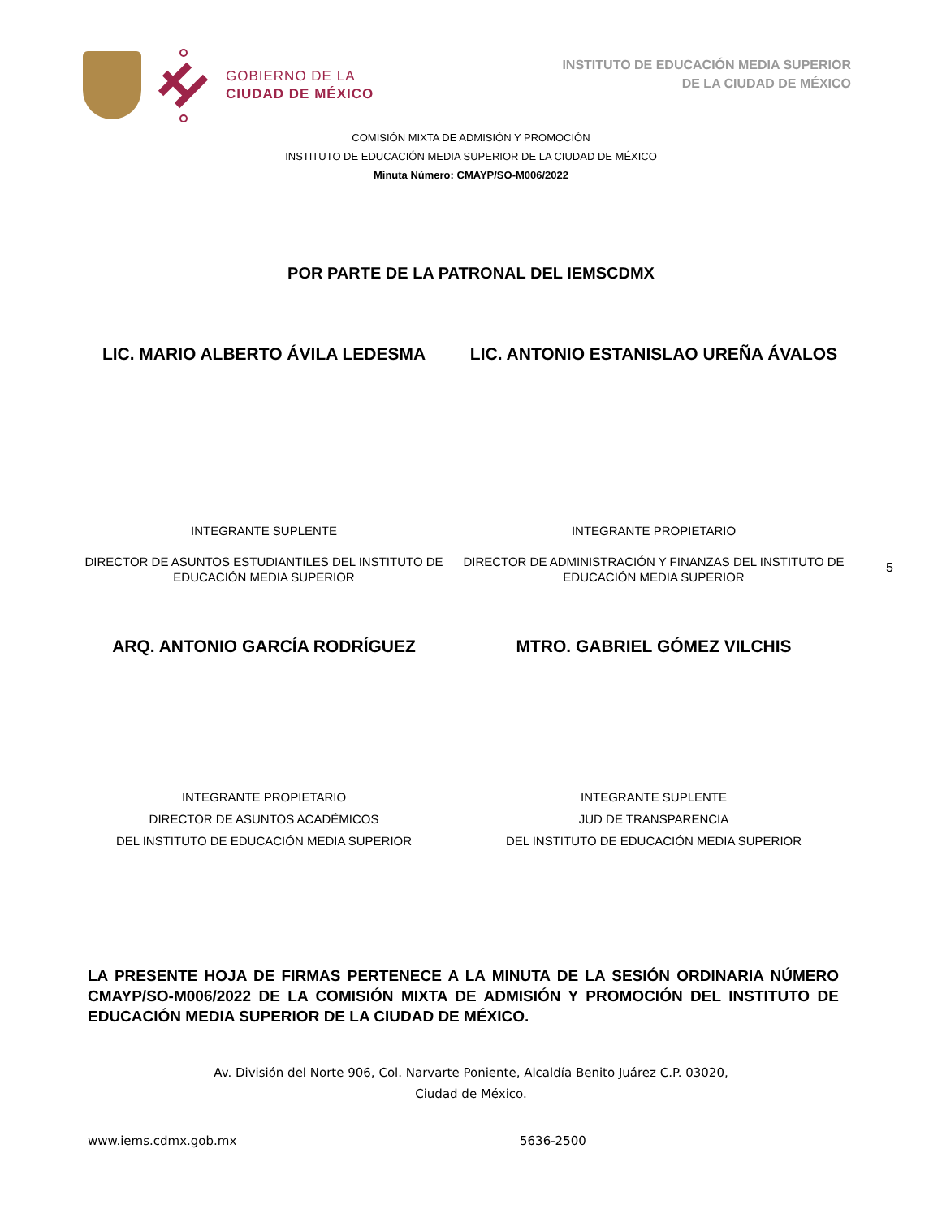GOBIERNO DE LA
CIUDAD DE MÉXICO
INSTITUTO DE EDUCACIÓN MEDIA SUPERIOR
DE LA CIUDAD DE MÉXICO
COMISIÓN MIXTA DE ADMISIÓN Y PROMOCIÓN
INSTITUTO DE EDUCACIÓN MEDIA SUPERIOR DE LA CIUDAD DE MÉXICO
Minuta Número: CMAYP/SO-M006/2022
POR PARTE DE LA PATRONAL DEL IEMSCDMX
LIC. MARIO ALBERTO ÁVILA LEDESMA LIC. ANTONIO ESTANISLAO UREÑA ÁVALOS
INTEGRANTE SUPLENTE
DIRECTOR DE ASUNTOS ESTUDIANTILES DEL INSTITUTO DE EDUCACIÓN MEDIA SUPERIOR
INTEGRANTE PROPIETARIO
DIRECTOR DE ADMINISTRACIÓN Y FINANZAS DEL INSTITUTO DE EDUCACIÓN MEDIA SUPERIOR
5
ARQ. ANTONIO GARCÍA RODRÍGUEZ MTRO. GABRIEL GÓMEZ VILCHIS
INTEGRANTE PROPIETARIO
DIRECTOR DE ASUNTOS ACADÉMICOS
DEL INSTITUTO DE EDUCACIÓN MEDIA SUPERIOR
INTEGRANTE SUPLENTE
JUD DE TRANSPARENCIA
DEL INSTITUTO DE EDUCACIÓN MEDIA SUPERIOR
LA PRESENTE HOJA DE FIRMAS PERTENECE A LA MINUTA DE LA SESIÓN ORDINARIA NÚMERO CMAYP/SO-M006/2022 DE LA COMISIÓN MIXTA DE ADMISIÓN Y PROMOCIÓN DEL INSTITUTO DE EDUCACIÓN MEDIA SUPERIOR DE LA CIUDAD DE MÉXICO.
Av. División del Norte 906, Col. Narvarte Poniente, Alcaldía Benito Juárez C.P. 03020,
Ciudad de México.
www.iems.cdmx.gob.mx 5636-2500